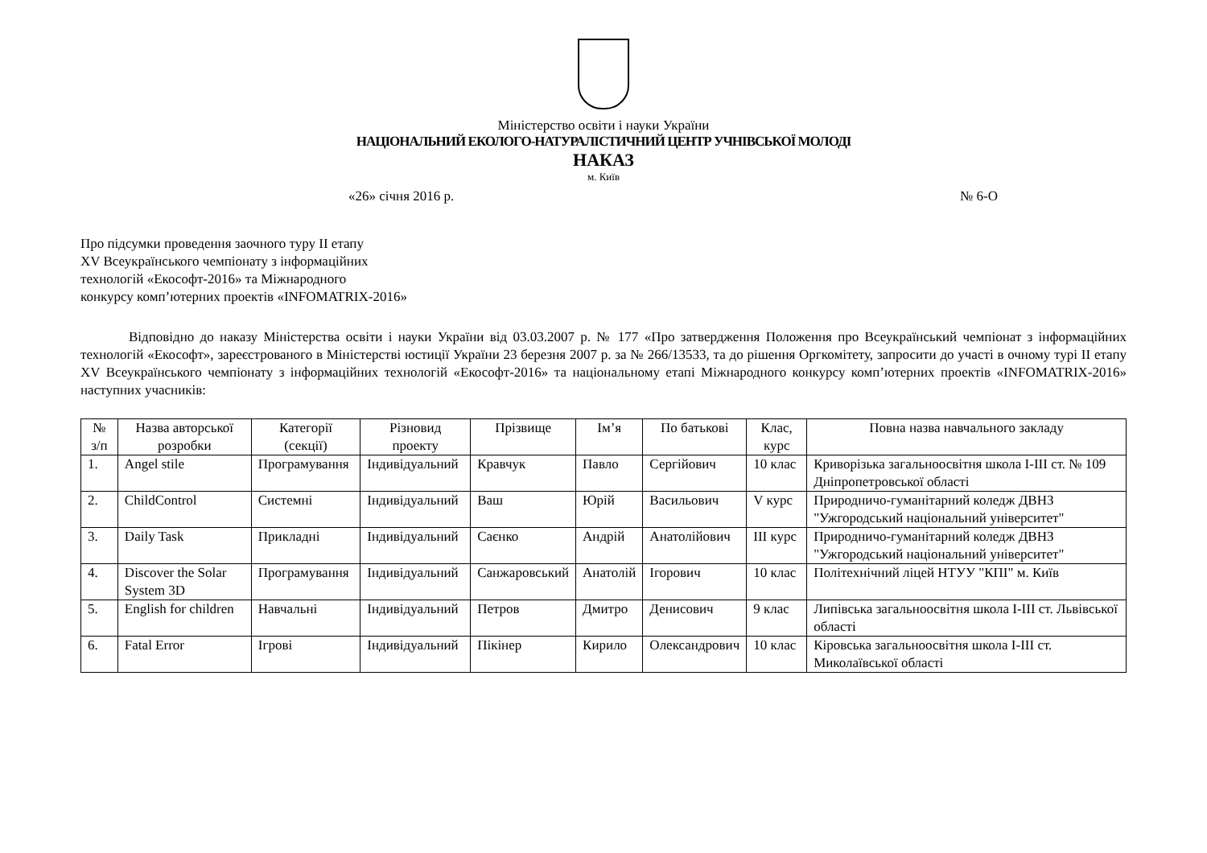Міністерство освіти і науки України
НАЦІОНАЛЬНИЙ ЕКОЛОГО-НАТУРАЛІСТИЧНИЙ ЦЕНТР УЧНІВСЬКОЇ МОЛОДІ
НАКАЗ
м. Київ
«26» січня 2016 р. № 6-О
Про підсумки проведення заочного туру ІІ етапу
XV Всеукраїнського чемпіонату з інформаційних
технологій «Екософт-2016» та Міжнародного
конкурсу комп’ютерних проектів «INFOMATRIX-2016»
Відповідно до наказу Міністерства освіти і науки України від 03.03.2007 р. № 177 «Про затвердження Положення про Всеукраїнський чемпіонат з інформаційних технологій «Екософт», зареєстрованого в Міністерстві юстиції України 23 березня 2007 р. за № 266/13533, та до рішення Оргкомітету, запросити до участі в очному турі ІІ етапу XV Всеукраїнського чемпіонату з інформаційних технологій «Екософт-2016» та національному етапі Міжнародного конкурсу комп’ютерних проектів «INFOMATRIX-2016» наступних учасників:
| № з/п | Назва авторської розробки | Категорії (секції) | Різновид проекту | Прізвище | Ім’я | По батькові | Клас, курс | Повна назва навчального закладу |
| --- | --- | --- | --- | --- | --- | --- | --- | --- |
| 1. | Angel stile | Програмування | Індивідуальний | Кравчук | Павло | Сергійович | 10 клас | Криворізька загальноосвітня школа I-III ст. № 109 Дніпропетровської області |
| 2. | ChildControl | Системні | Індивідуальний | Ваш | Юрій | Васильович | V курс | Природничо-гуманітарний коледж ДВНЗ "Ужгородський національний університет" |
| 3. | Daily Task | Прикладні | Індивідуальний | Саєнко | Андрій | Анатолійович | ІІІ курс | Природничо-гуманітарний коледж ДВНЗ "Ужгородський національний університет" |
| 4. | Discover the Solar System 3D | Програмування | Індивідуальний | Санжаровський | Анатолій | Ігорович | 10 клас | Політехнічний ліцей НТУУ "КПІ" м. Київ |
| 5. | English for children | Навчальні | Індивідуальний | Петров | Дмитро | Денисович | 9 клас | Липівська загальноосвітня школа I-III ст. Львівської області |
| 6. | Fatal Error | Ігрові | Індивідуальний | Пікінер | Кирило | Олександрович | 10 клас | Кіровська загальноосвітня школа I-III ст. Миколаївської області |